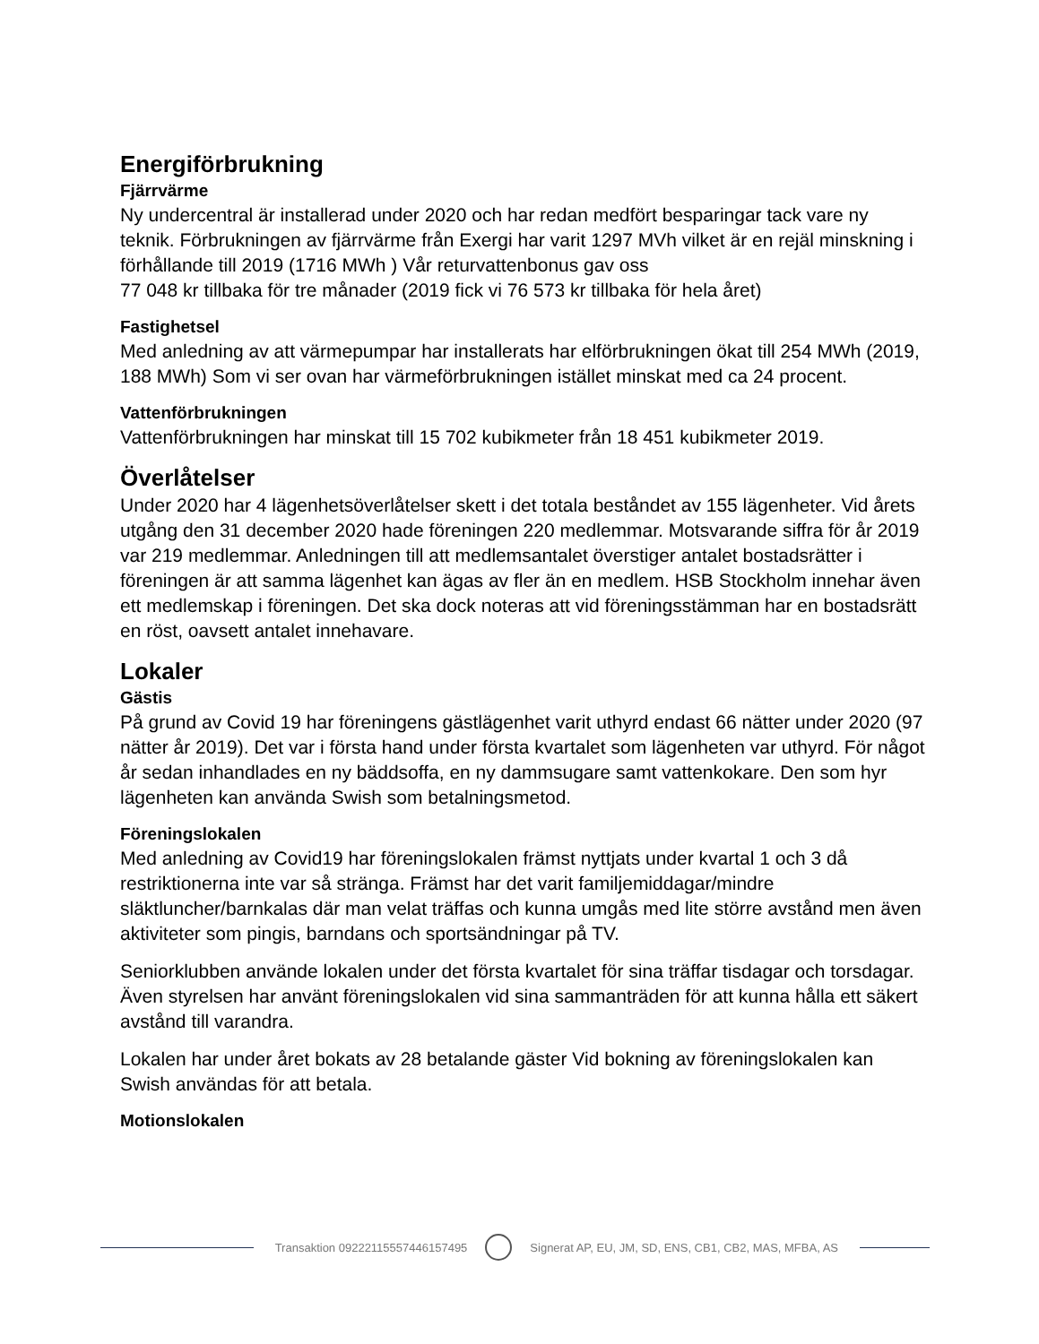Energiförbrukning
Fjärrvärme
Ny undercentral är installerad under 2020 och har redan medfört besparingar tack vare ny teknik. Förbrukningen av fjärrvärme från Exergi har varit 1297 MVh vilket är en rejäl minskning i förhållande till 2019 (1716 MWh ) Vår returvattenbonus gav oss
77 048 kr tillbaka för tre månader (2019 fick vi 76 573 kr tillbaka för hela året)
Fastighetsel
Med anledning av att värmepumpar har installerats har elförbrukningen ökat till 254 MWh (2019, 188 MWh) Som vi ser ovan har värmeförbrukningen istället minskat med ca 24 procent.
Vattenförbrukningen
Vattenförbrukningen har minskat till 15 702 kubikmeter från 18 451 kubikmeter 2019.
Överlåtelser
Under 2020 har 4 lägenhetsöverlåtelser skett i det totala beståndet av 155 lägenheter. Vid årets utgång den 31 december 2020 hade föreningen 220 medlemmar. Motsvarande siffra för år 2019 var 219 medlemmar. Anledningen till att medlemsantalet överstiger antalet bostadsrätter i föreningen är att samma lägenhet kan ägas av fler än en medlem. HSB Stockholm innehar även ett medlemskap i föreningen. Det ska dock noteras att vid föreningsstämman har en bostadsrätt en röst, oavsett antalet innehavare.
Lokaler
Gästis
På grund av Covid 19 har föreningens gästlägenhet varit uthyrd endast 66 nätter under 2020 (97 nätter år 2019). Det var i första hand under första kvartalet som lägenheten var uthyrd. För något år sedan inhandlades en ny bäddsoffa, en ny dammsugare samt vattenkokare. Den som hyr lägenheten kan använda Swish som betalningsmetod.
Föreningslokalen
Med anledning av Covid19 har föreningslokalen främst nyttjats under kvartal 1 och 3 då restriktionerna inte var så stränga. Främst har det varit familjemiddagar/mindre släktluncher/barnkalas där man velat träffas och kunna umgås med lite större avstånd men även aktiviteter som pingis, barndans och sportsändningar på TV.
Seniorklubben använde lokalen under det första kvartalet för sina träffar tisdagar och torsdagar. Även styrelsen har använt föreningslokalen vid sina sammanträden för att kunna hålla ett säkert avstånd till varandra.
Lokalen har under året bokats av 28 betalande gäster Vid bokning av föreningslokalen kan Swish användas för att betala.
Motionslokalen
Transaktion 09222115557446157495
Signerat AP, EU, JM, SD, ENS, CB1, CB2, MAS, MFBA, AS